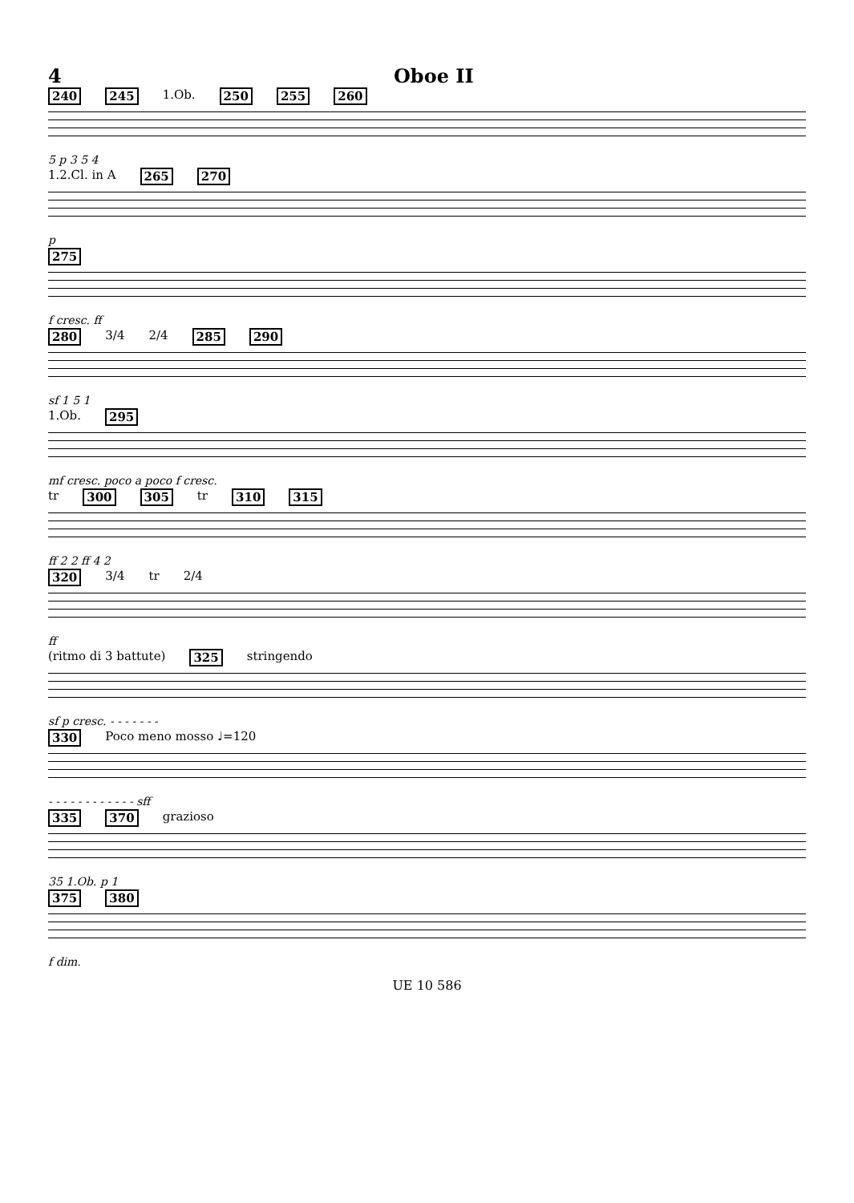4 Oboe II
240 245 1.Ob. 250 255 260
5 p 3 5 4
1.2.Cl. in A 265 270
p
275
f cresc. ff
280 3/4 2/4 285 290
sf 1 5 1
1.Ob. 295
mf cresc. poco a poco f cresc.
tr 300 305 tr 310 315
ff 2 2 ff 4 2
320 3/4 tr 2/4
ff
(ritmo di 3 battute) 325 stringendo
sf p cresc. - - - - - - -
330 Poco meno mosso ♩=120
- - - - - - - - - - - - sff
335 370 grazioso
35 1.Ob. p 1
375 380
f dim.
UE 10 586